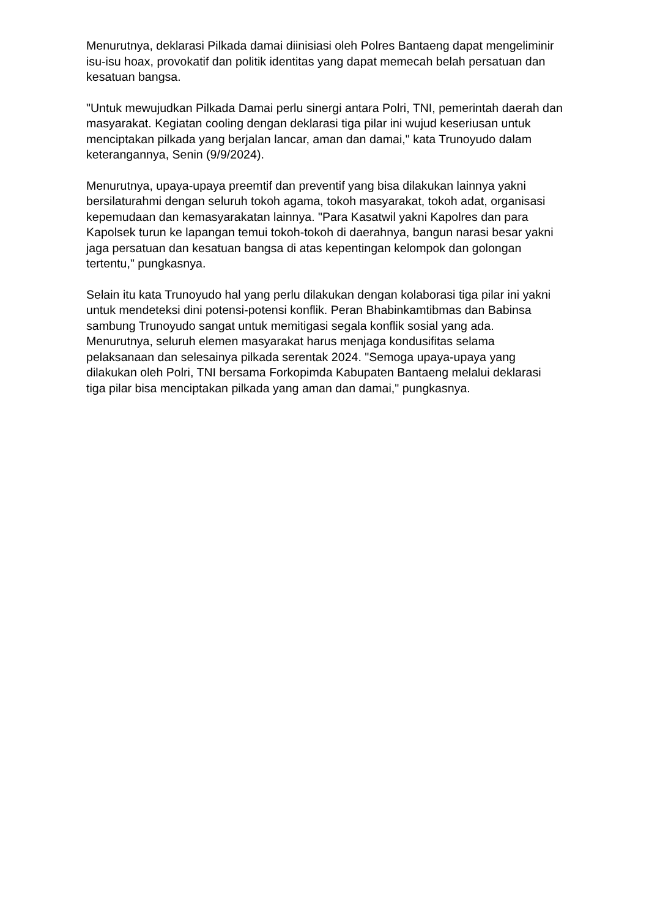Menurutnya, deklarasi Pilkada damai diinisiasi oleh Polres Bantaeng dapat mengeliminir isu-isu hoax, provokatif dan politik identitas yang dapat memecah belah persatuan dan kesatuan bangsa.
"Untuk mewujudkan Pilkada Damai perlu sinergi antara Polri, TNI, pemerintah daerah dan masyarakat. Kegiatan cooling dengan deklarasi tiga pilar ini wujud keseriusan untuk menciptakan pilkada yang berjalan lancar, aman dan damai," kata Trunoyudo dalam keterangannya, Senin (9/9/2024).
Menurutnya, upaya-upaya preemtif dan preventif yang bisa dilakukan lainnya yakni bersilaturahmi dengan seluruh tokoh agama, tokoh masyarakat, tokoh adat, organisasi kepemudaan dan kemasyarakatan lainnya. "Para Kasatwil yakni Kapolres dan para Kapolsek turun ke lapangan temui tokoh-tokoh di daerahnya, bangun narasi besar yakni jaga persatuan dan kesatuan bangsa di atas kepentingan kelompok dan golongan tertentu," pungkasnya.
Selain itu kata Trunoyudo hal yang perlu dilakukan dengan kolaborasi tiga pilar ini yakni untuk mendeteksi dini potensi-potensi konflik. Peran Bhabinkamtibmas dan Babinsa sambung Trunoyudo sangat untuk memitigasi segala konflik sosial yang ada. Menurutnya, seluruh elemen masyarakat harus menjaga kondusifitas selama pelaksanaan dan selesainya pilkada serentak 2024. "Semoga upaya-upaya yang dilakukan oleh Polri, TNI bersama Forkopimda Kabupaten Bantaeng melalui deklarasi tiga pilar bisa menciptakan pilkada yang aman dan damai," pungkasnya.